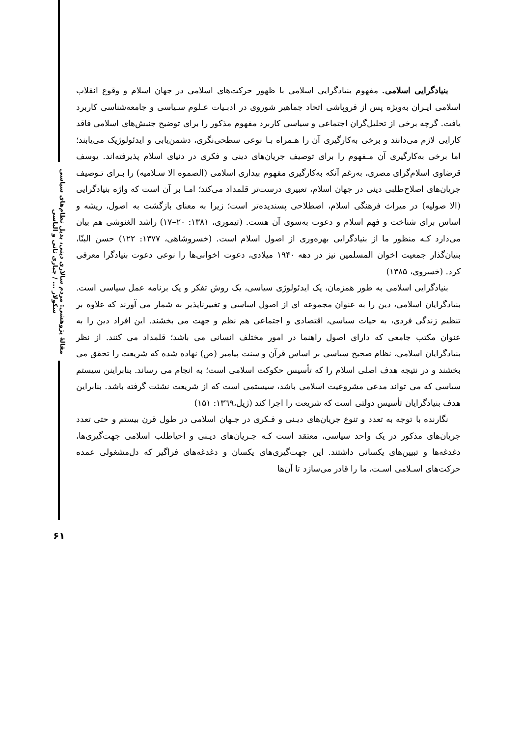مقالهٔ پژوهشی: مردم سالاری دینی، بدیل نظام‌های سیاسی سکولار ... / جباری ثانی و الیاسی
۶۱
بنیادگرایی اسلامی. مفهوم بنیادگرایی اسلامی با ظهور حرکت‌های اسلامی در جهان اسلام و وقوع انقلاب اسلامی ایـران به‌ویژه پس از فروپاشی اتحاد جماهیر شوروی در ادبـیات عـلوم سـیاسی و جامعه‌شناسی کاربرد یافت. گرچه برخی از تحلیل‌گران اجتماعی و سیاسی کاربرد مفهوم مذکور را برای توضیح جنبش‌های اسلامی فاقد کارایی لازم می‌دانند و برخی به‌کارگیری آن را هـمراه بـا نوعی سطحی‌نگری، دشمن‌یابی و ایدئولوژیک می‌یابند؛ اما برخی به‌کارگیری آن مـفهوم را برای توصیف جریان‌های دینی و فکری در دنیای اسلام پذیرفته‌اند. یوسف قرضاوی اسلام‌گرای مصری، به‌رغم آنکه به‌کارگیری مفهوم بیداری اسلامی (الصموه الا سـلامیه) را بـرای تـوصیف جریان‌های اصلاح‌طلبی دینی در جهان اسلام، تعبیری درست‌تر قلمداد می‌کند؛ امـا بر آن است که واژه بنیادگرایی (الا صولیه) در میراث فرهنگی اسلام، اصطلاحی پسندیده‌تر است؛ زیرا به معنای بازگشت به اصول، ریشه و اساس برای شناخت و فهم اسلام و دعوت به‌سوی آن هست. (تیموری، ۱۳۸۱: ۲۰–۱۷) راشد الغنوشی هم بیان می‌دارد کـه منظور ما از بنیادگرایی بهره‌وری از اصول اسلام است. (خسروشاهی، ۱۳۷۷: ۱۲۲) حسن البنّا، بنیان‌گذار جمعیت اخوان المسلمین نیز در دهه ۱۹۴۰ میلادی، دعوت اخوانی‌ها را نوعی دعوت بنیادگرا معرفی کرد. (خسروی، ۱۳۸۵)
بنیادگرایی اسلامی به طور همزمان، یک ایدئولوژی سیاسی، یک روش تفکر و یک برنامه عمل سیاسی است. بنیادگرایان اسلامی، دین را به عنوان مجموعه ای از اصول اساسی و تغییرناپذیر به شمار می آورند که علاوه بر تنظیم زندگی فردی، به حیات سیاسی، اقتصادی و اجتماعی هم نظم و جهت می بخشند. این افراد دین را به عنوان مکتب جامعی که دارای اصول راهنما در امور مختلف انسانی می باشد؛ قلمداد می کنند. از نظر بنیادگرایان اسلامی، نظام صحیح سیاسی بر اساس قرآن و سنت پیامبر (ص) نهاده شده که شریعت را تحقق می بخشند و در نتیجه هدف اصلی اسلام را که تأسیس حکوکت اسلامی است؛ به انجام می رساند. بنابراینن سیستم سیاسی که می تواند مدعی مشروعیت اسلامی باشد، سیستمی است که از شریعت نشئت گرفته باشد. بنابراین هدف بنیادگرایان تأسیس دولتی است که شریعت را اجرا کند (ژیل،۱۳٦۹: ۱۵۱)
نگارنده با توجه به تعدد و تنوع جریان‌های دیـنی و فـکری در جـهان اسلامی در طول قرن بیستم و حتی تعدد جریان‌های مذکور در یک واحد سیاسی، معتقد است کـه جـریان‌های دیـنی و احیاطلب اسلامی جهت‌گیری‌ها، دغدغه‌ها و تبیین‌های یکسانی داشتند. این جهت‌گیری‌های یکسان و دغدغه‌های فراگیر که دل‌مشغولی عمده حرکت‌های اسـلامی اسـت، ما را قادر می‌سازد تا آن‌ها